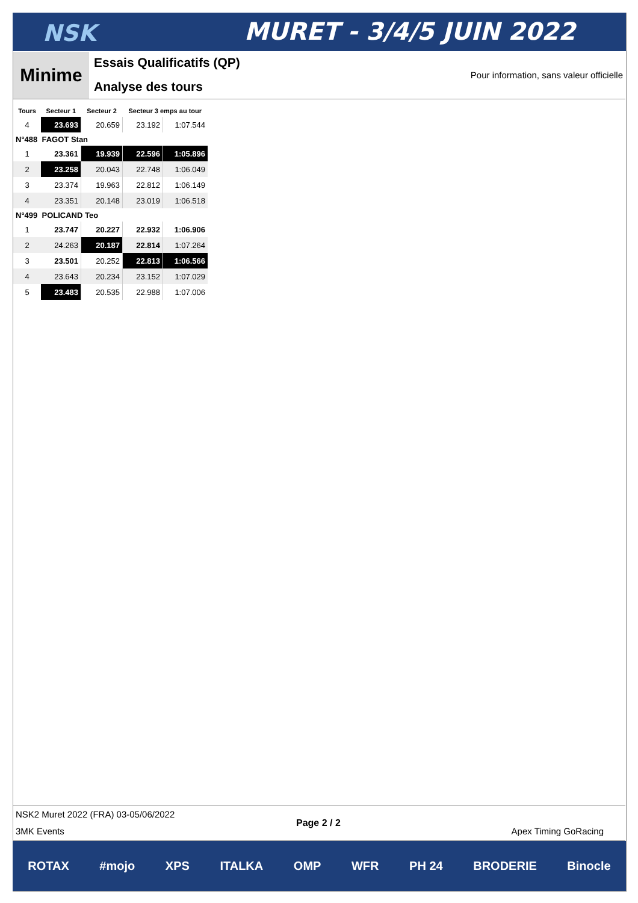NSK MURET - 3/4/5 JUIN 2022
Minime Essais Qualificatifs (QP)
Analyse des tours
Pour information, sans valeur officielle
| Tours | Secteur 1 | Secteur 2 | Secteur 3 emps au tour | |
| --- | --- | --- | --- | --- |
| 4 | 23.693 | 20.659 | 23.192 | 1:07.544 |
| N°488 FAGOT Stan | | | | |
| 1 | 23.361 | 19.939 | 22.596 | 1:05.896 |
| 2 | 23.258 | 20.043 | 22.748 | 1:06.049 |
| 3 | 23.374 | 19.963 | 22.812 | 1:06.149 |
| 4 | 23.351 | 20.148 | 23.019 | 1:06.518 |
| N°499 POLICAND Teo | | | | |
| 1 | 23.747 | 20.227 | 22.932 | 1:06.906 |
| 2 | 24.263 | 20.187 | 22.814 | 1:07.264 |
| 3 | 23.501 | 20.252 | 22.813 | 1:06.566 |
| 4 | 23.643 | 20.234 | 23.152 | 1:07.029 |
| 5 | 23.483 | 20.535 | 22.988 | 1:07.006 |
NSK2 Muret 2022 (FRA) 03-05/06/2022
3MK Events
Page 2 / 2
Apex Timing GoRacing
ROTAX #mojo XPS ITALKA OMP WFR PH 24 BRODERIE Binocle